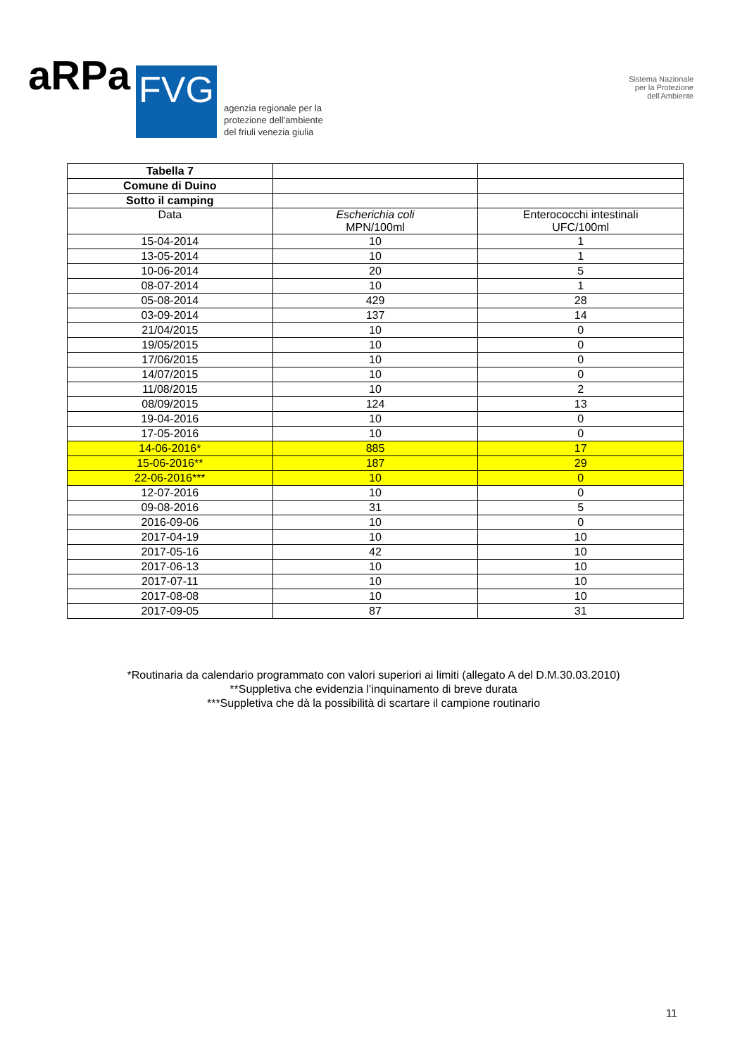aRPa
FVG
agenzia regionale per la
protezione dell'ambiente
del friuli venezia giulia
Sistema Nazionale
per la Protezione
dell'Ambiente
| Tabella 7 | | |
| Comune di Duino | | |
| Sotto il camping | | |
| Data | Escherichia coli MPN/100ml | Enterococchi intestinali UFC/100ml |
| 15-04-2014 | 10 | 1 |
| 13-05-2014 | 10 | 1 |
| 10-06-2014 | 20 | 5 |
| 08-07-2014 | 10 | 1 |
| 05-08-2014 | 429 | 28 |
| 03-09-2014 | 137 | 14 |
| 21/04/2015 | 10 | 0 |
| 19/05/2015 | 10 | 0 |
| 17/06/2015 | 10 | 0 |
| 14/07/2015 | 10 | 0 |
| 11/08/2015 | 10 | 2 |
| 08/09/2015 | 124 | 13 |
| 19-04-2016 | 10 | 0 |
| 17-05-2016 | 10 | 0 |
| 14-06-2016* | 885 | 17 |
| 15-06-2016** | 187 | 29 |
| 22-06-2016*** | 10 | 0 |
| 12-07-2016 | 10 | 0 |
| 09-08-2016 | 31 | 5 |
| 2016-09-06 | 10 | 0 |
| 2017-04-19 | 10 | 10 |
| 2017-05-16 | 42 | 10 |
| 2017-06-13 | 10 | 10 |
| 2017-07-11 | 10 | 10 |
| 2017-08-08 | 10 | 10 |
| 2017-09-05 | 87 | 31 |
*Routinaria da calendario programmato con valori superiori ai limiti (allegato A del D.M.30.03.2010)
**Suppletiva che evidenzia l’inquinamento di breve durata
***Suppletiva che dà la possibilità di scartare il campione routinario
11